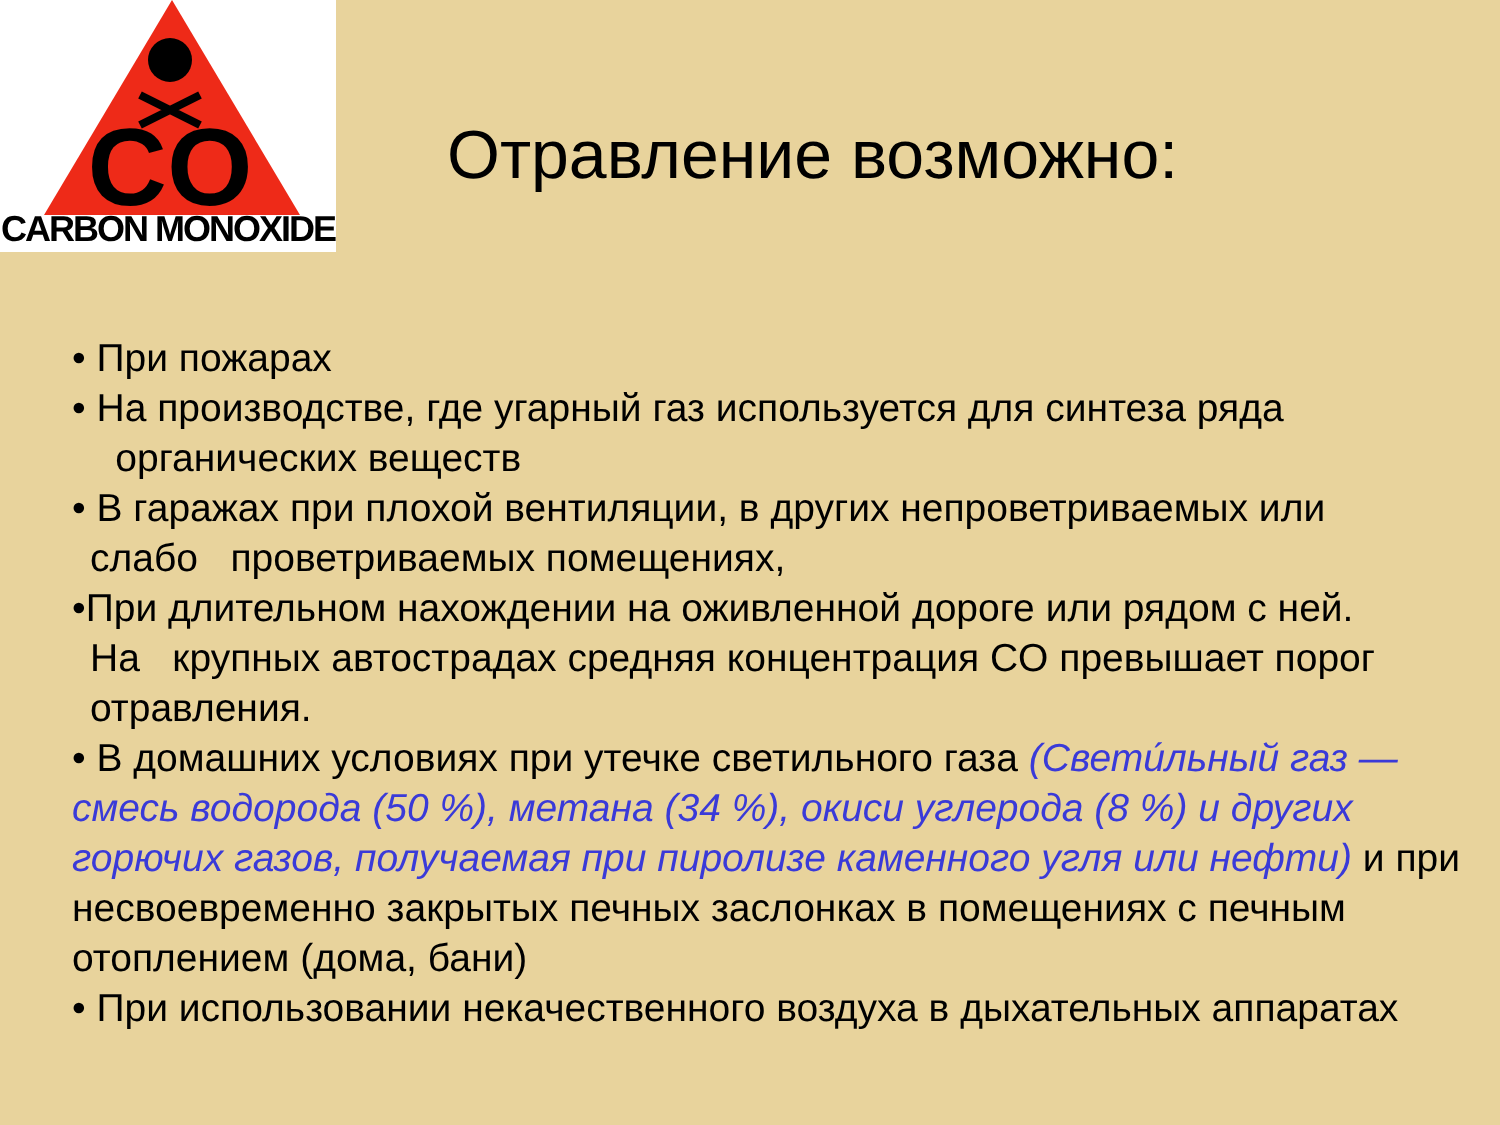CO
CARBON MONOXIDE
Отравление возможно:
• При пожарах
• На производстве, где угарный газ используется для синтеза ряда
органических веществ
• В гаражах при плохой вентиляции, в других непроветриваемых или
слабо проветриваемых помещениях,
•При длительном нахождении на оживленной дороге или рядом с ней.
На крупных автострадах средняя концентрация CO превышает порог
отравления.
• В домашних условиях при утечке светильного газа (Свети́льный газ — смесь водорода (50 %), метана (34 %), окиси углерода (8 %) и других горючих газов, получаемая при пиролизе каменного угля или нефти) и при несвоевременно закрытых печных заслонках в помещениях с печным отоплением (дома, бани)
• При использовании некачественного воздуха в дыхательных аппаратах